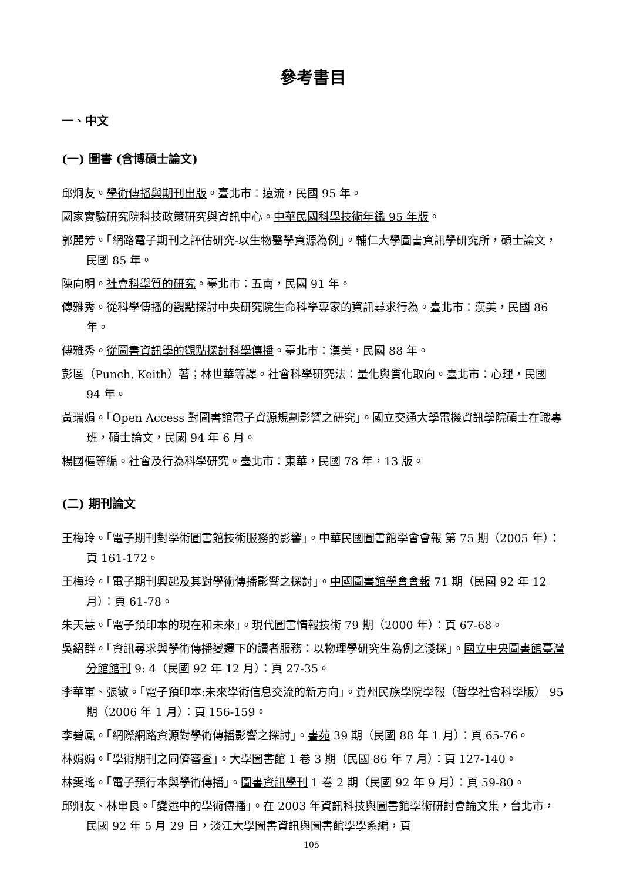參考書目
一、中文
(一) 圖書 (含博碩士論文)
邱炯友。學術傳播與期刊出版。臺北市：遠流，民國 95 年。
國家實驗研究院科技政策研究與資訊中心。中華民國科學技術年鑑 95 年版。
郭麗芳。「網路電子期刊之評估研究-以生物醫學資源為例」。輔仁大學圖書資訊學研究所，碩士論文，民國 85 年。
陳向明。社會科學質的研究。臺北市：五南，民國 91 年。
傅雅秀。從科學傳播的觀點探討中央研究院生命科學專家的資訊尋求行為。臺北市：漢美，民國 86 年。
傅雅秀。從圖書資訊學的觀點探討科學傳播。臺北市：漢美，民國 88 年。
彭區（Punch, Keith）著；林世華等譯。社會科學研究法：量化與質化取向。臺北市：心理，民國 94 年。
黃瑞娟。「Open Access 對圖書館電子資源規劃影響之研究」。國立交通大學電機資訊學院碩士在職專班，碩士論文，民國 94 年 6 月。
楊國樞等編。社會及行為科學研究。臺北市：東華，民國 78 年，13 版。
(二) 期刊論文
王梅玲。「電子期刊對學術圖書館技術服務的影響」。中華民國圖書館學會會報 第 75 期（2005 年）：頁 161-172。
王梅玲。「電子期刊興起及其對學術傳播影響之探討」。中國圖書館學會會報 71 期（民國 92 年 12 月）：頁 61-78。
朱天慧。「電子預印本的現在和未來」。現代圖書情報技術 79 期（2000 年）：頁 67-68。
吳紹群。「資訊尋求與學術傳播變遷下的讀者服務：以物理學研究生為例之淺探」。國立中央圖書館臺灣分館館刊 9: 4（民國 92 年 12 月）：頁 27-35。
李華軍、張敏。「電子預印本:未來學術信息交流的新方向」。貴州民族學院學報（哲學社會科學版） 95 期（2006 年 1 月）：頁 156-159。
李碧鳳。「網際網路資源對學術傳播影響之探討」。書苑 39 期（民國 88 年 1 月）：頁 65-76。
林娟娟。「學術期刊之同儕審查」。大學圖書館 1 卷 3 期（民國 86 年 7 月）：頁 127-140。
林雯瑤。「電子預行本與學術傳播」。圖書資訊學刊 1 卷 2 期（民國 92 年 9 月）：頁 59-80。
邱炯友、林串良。「變遷中的學術傳播」。在 2003 年資訊科技與圖書館學術研討會論文集，台北市，民國 92 年 5 月 29 日，淡江大學圖書資訊與圖書館學學系編，頁
105